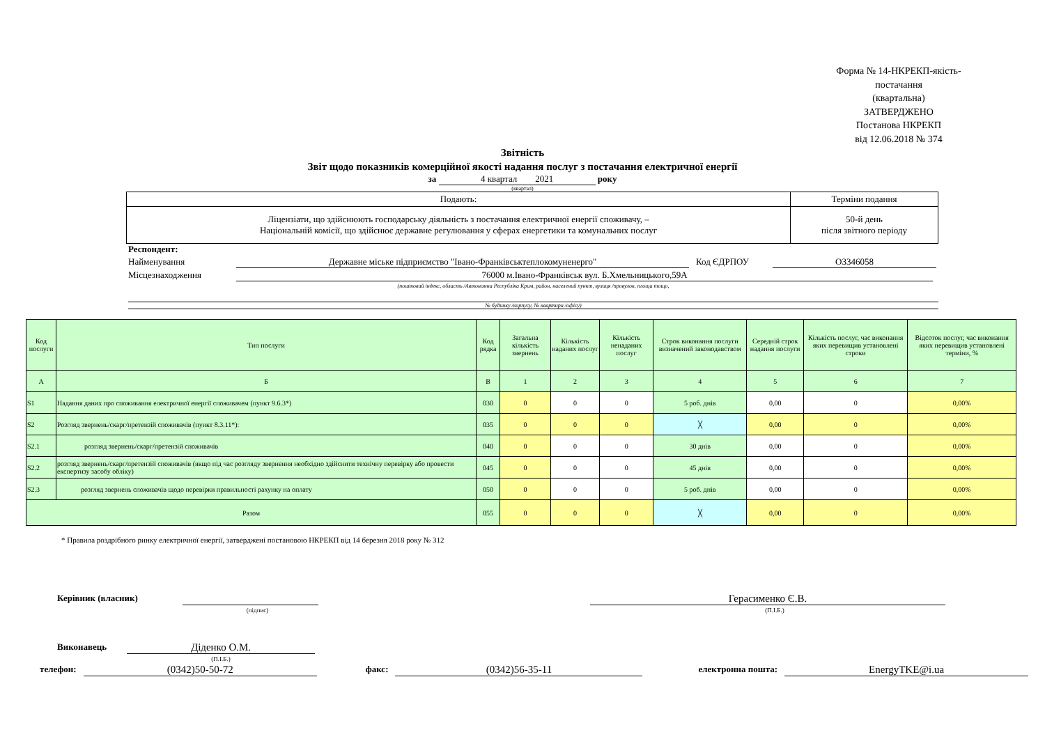Форма № 14-НКРЕКП-якість-постачання
(квартальна)
ЗАТВЕРДЖЕНО
Постанова НКРЕКП
від 12.06.2018 № 374
Звітність
Звіт щодо показників комерційної якості надання послуг з постачання електричної енергії
за 4 квартал 2021 року
(квартал)
| Подають: | Терміни подання |
| Ліцензіати, що здійснюють господарську діяльність з постачання електричної енергії споживачу, – Національній комісії, що здійснює державне регулювання у сферах енергетики та комунальних послуг | 50-й день після звітного періоду |
Респондент:
Найменування Державне міське підприємство "Івано-Франківськтеплокомуненерго" Код ЄДРПОУ О3346058
Місцезнаходження 76000 м.Івано-Франківськ вул. Б.Хмельницького,59А
(поштовий індекс, область /Автономна Республіка Крим, район, населений пункт, вулиця /провулок, площа тощо,
№ будинку /корпусу, № квартири /офісу)
| Код послуги | Тип послуги | Код рядка | Загальна кількість звернень | Кількість наданих послуг | Кількість ненаданих послуг | Строк виконання послуги визначений законодавством | Середній строк надання послуги | Кількість послуг, час виконання яких перевищив установлені строки | Відсоток послуг, час виконання яких перевищив установлені терміни, % |
| --- | --- | --- | --- | --- | --- | --- | --- | --- | --- |
| А | Б | В | 1 | 2 | 3 | 4 | 5 | 6 | 7 |
| S1 | Надання даних про споживання електричної енергії споживачем (пункт 9.6.3*) | 030 | 0 | 0 | 0 | 5 роб. днів | 0,00 | 0 | 0,00% |
| S2 | Розгляд звернень/скарг/претензій споживачів (пункт 8.3.11*): | 035 | 0 | 0 | 0 | ╳ | 0,00 | 0 | 0,00% |
| S2.1 | розгляд звернень/скарг/претензій споживачів | 040 | 0 | 0 | 0 | 30 днів | 0,00 | 0 | 0,00% |
| S2.2 | розгляд звернень/скарг/претензій споживачів (якщо під час розгляду звернення необхідно здійснити технічну перевірку або провести експертизу засобу обліку) | 045 | 0 | 0 | 0 | 45 днів | 0,00 | 0 | 0,00% |
| S2.3 | розгляд звернень споживачів щодо перевірки правильності рахунку на оплату | 050 | 0 | 0 | 0 | 5 роб. днів | 0,00 | 0 | 0,00% |
| Разом | | 055 | 0 | 0 | 0 | ╳ | 0,00 | 0 | 0,00% |
* Правила роздрібного ринку електричної енергії, затверджені постановою НКРЕКП від 14 березня 2018 року № 312
Керівник (власник) Герасименко Є.В.
(підпис) (П.І.Б.)
Виконавець Діденко О.М.
(П.І.Б.)
телефон: (0342)50-50-72 факс: (0342)56-35-11 електронна пошта: EnergyTKE@i.ua